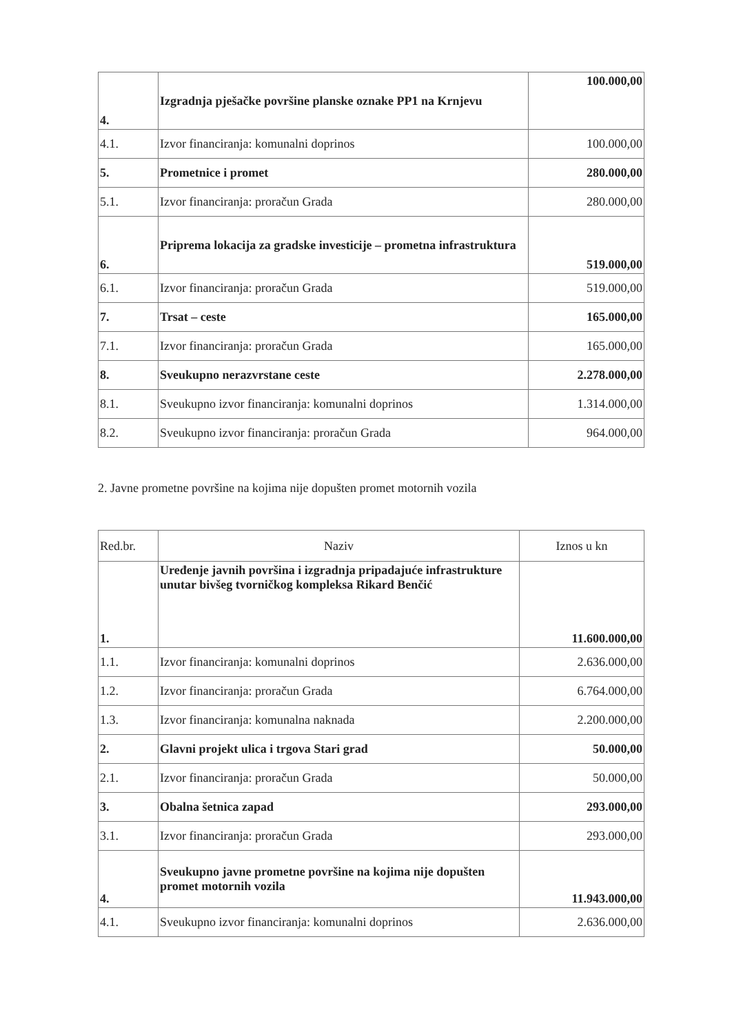| 4. | Izgradnja pješačke površine planske oznake PP1 na Krnjevu | 100.000,00 |
| 4.1. | Izvor financiranja: komunalni doprinos | 100.000,00 |
| 5. | Prometnice i promet | 280.000,00 |
| 5.1. | Izvor financiranja: proračun Grada | 280.000,00 |
| 6. | Priprema lokacija za gradske investicije – prometna infrastruktura | 519.000,00 |
| 6.1. | Izvor financiranja: proračun Grada | 519.000,00 |
| 7. | Trsat – ceste | 165.000,00 |
| 7.1. | Izvor financiranja: proračun Grada | 165.000,00 |
| 8. | Sveukupno nerazvrstane ceste | 2.278.000,00 |
| 8.1. | Sveukupno izvor financiranja: komunalni doprinos | 1.314.000,00 |
| 8.2. | Sveukupno izvor financiranja: proračun Grada | 964.000,00 |
2. Javne prometne površine na kojima nije dopušten promet motornih vozila
| Red.br. | Naziv | Iznos u kn |
| --- | --- | --- |
| 1. | Uređenje javnih površina i izgradnja pripadajuće infrastrukture unutar bivšeg tvorničkog kompleksa Rikard Benčić | 11.600.000,00 |
| 1.1. | Izvor financiranja: komunalni doprinos | 2.636.000,00 |
| 1.2. | Izvor financiranja: proračun Grada | 6.764.000,00 |
| 1.3. | Izvor financiranja: komunalna naknada | 2.200.000,00 |
| 2. | Glavni projekt ulica i trgova Stari grad | 50.000,00 |
| 2.1. | Izvor financiranja: proračun Grada | 50.000,00 |
| 3. | Obalna šetnica zapad | 293.000,00 |
| 3.1. | Izvor financiranja: proračun Grada | 293.000,00 |
| 4. | Sveukupno javne prometne površine na kojima nije dopušten promet motornih vozila | 11.943.000,00 |
| 4.1. | Sveukupno izvor financiranja: komunalni doprinos | 2.636.000,00 |